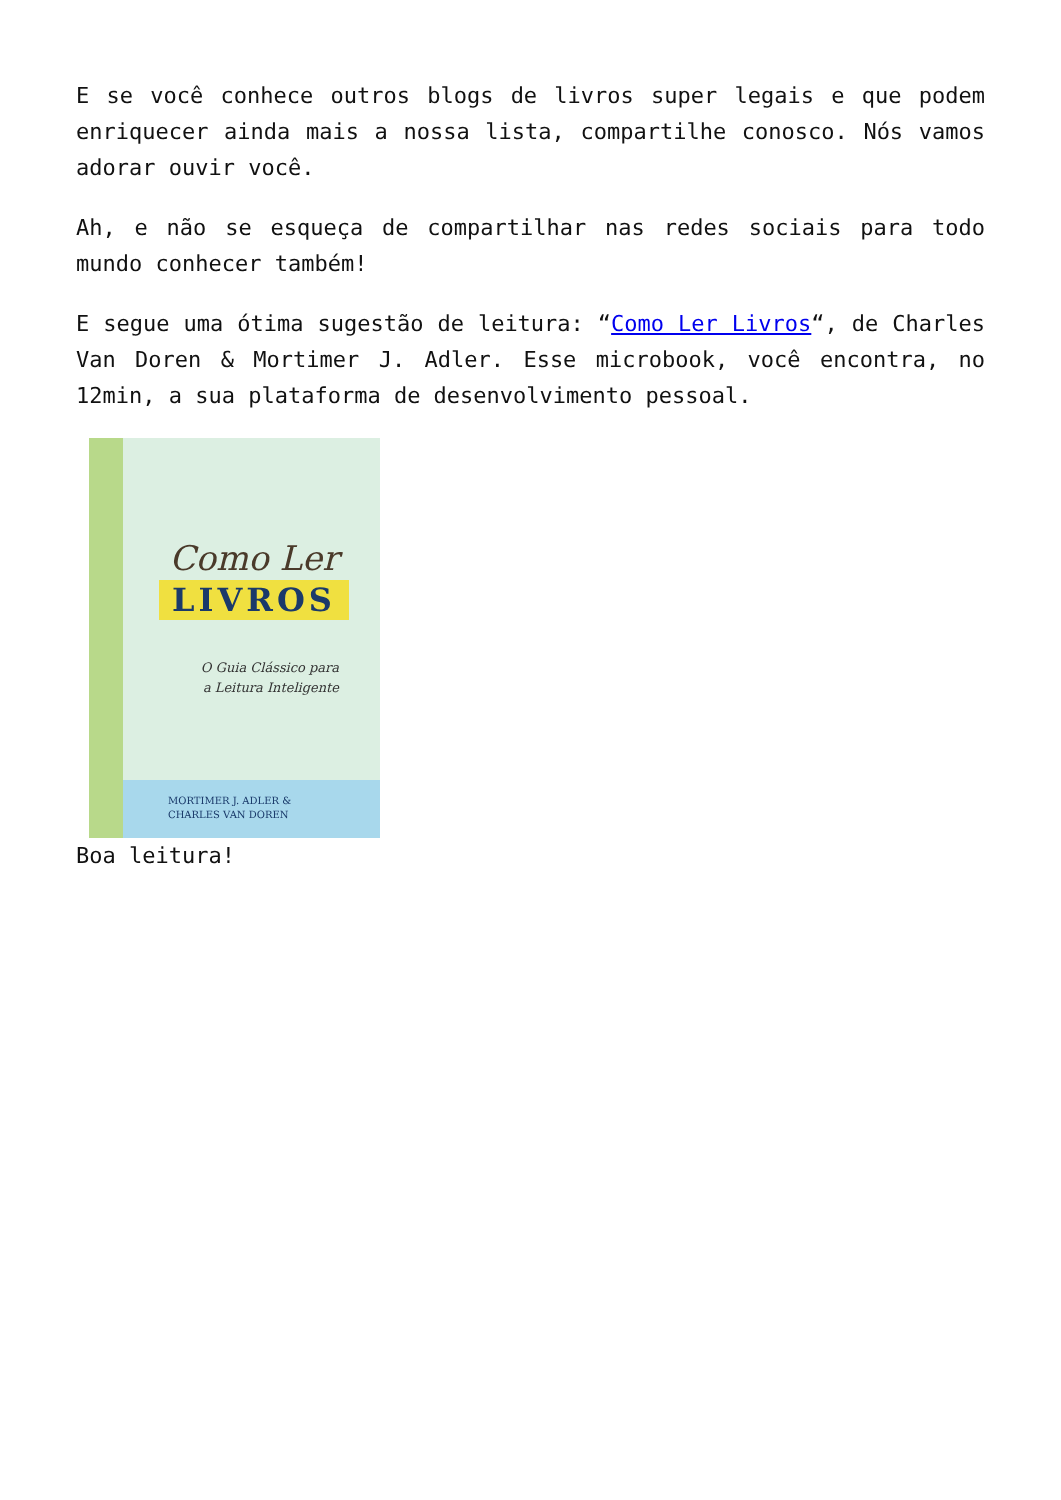E se você conhece outros blogs de livros super legais e que podem enriquecer ainda mais a nossa lista, compartilhe conosco. Nós vamos adorar ouvir você.
Ah, e não se esqueça de compartilhar nas redes sociais para todo mundo conhecer também!
E segue uma ótima sugestão de leitura: “Como Ler Livros“, de Charles Van Doren & Mortimer J. Adler. Esse microbook, você encontra, no 12min, a sua plataforma de desenvolvimento pessoal.
Como Ler
LIVROS
O Guia Clássico para a Leitura Inteligente
MORTIMER J. ADLER &
CHARLES VAN DOREN
Boa leitura!